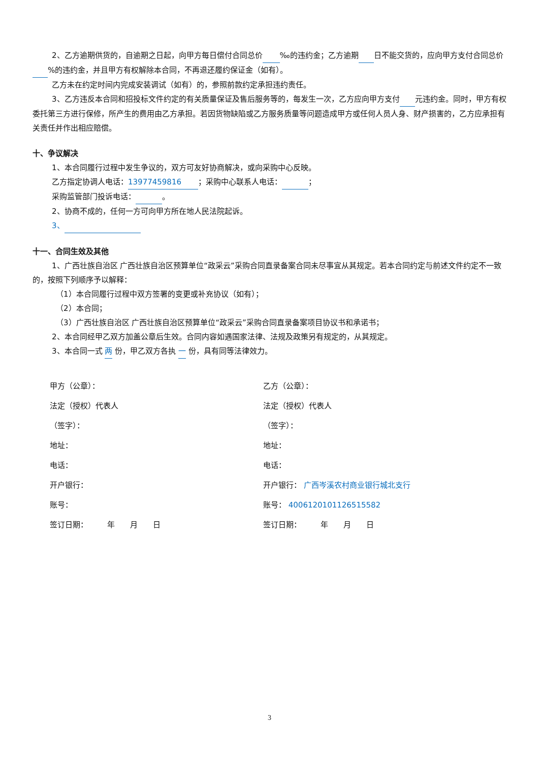2、乙方逾期供货的，自逾期之日起，向甲方每日偿付合同总价 ‰的违约金；乙方逾期 日不能交货的，应向甲方支付合同总价 %的违约金，并且甲方有权解除本合同，不再退还履约保证金（如有）。
乙方未在约定时间内完成安装调试（如有）的，参照前款约定承担违约责任。
3、乙方违反本合同和招投标文件约定的有关质量保证及售后服务等的，每发生一次，乙方应向甲方支付 元违约金。同时，甲方有权委托第三方进行保修，所产生的费用由乙方承担。若因货物缺陷或乙方服务质量等问题造成甲方或任何人员人身、财产损害的，乙方应承担有关责任并作出相应赔偿。
十、争议解决
1、本合同履行过程中发生争议的，双方可友好协商解决，或向采购中心反映。
乙方指定协调人电话： 13977459816 ；采购中心联系人电话： ；
采购监管部门投诉电话： 。
2、协商不成的，任何一方可向甲方所在地人民法院起诉。
3、
十一、合同生效及其他
1、广西壮族自治区 广西壮族自治区预算单位“政采云”采购合同直录备案合同未尽事宜从其规定。若本合同约定与前述文件约定不一致的，按照下列顺序予以解释：
（1）本合同履行过程中双方签署的变更或补充协议（如有）；
（2）本合同；
（3）广西壮族自治区 广西壮族自治区预算单位“政采云”采购合同直录备案项目协议书和承诺书；
2、本合同经甲乙双方加盖公章后生效。合同内容如遇国家法律、法规及政策另有规定的，从其规定。
3、本合同一式 两 份，甲乙双方各执 一 份，具有同等法律效力。
甲方（公章）：
乙方（公章）：
法定（授权）代表人
法定（授权）代表人
（签字）：
（签字）：
地址：
地址：
电话：
电话：
开户银行：
开户银行： 广西岑溪农村商业银行城北支行
账号：
账号： 4006120101126515582
签订日期：　　　年　　月　　日
签订日期：　　　年　　月　　日
3